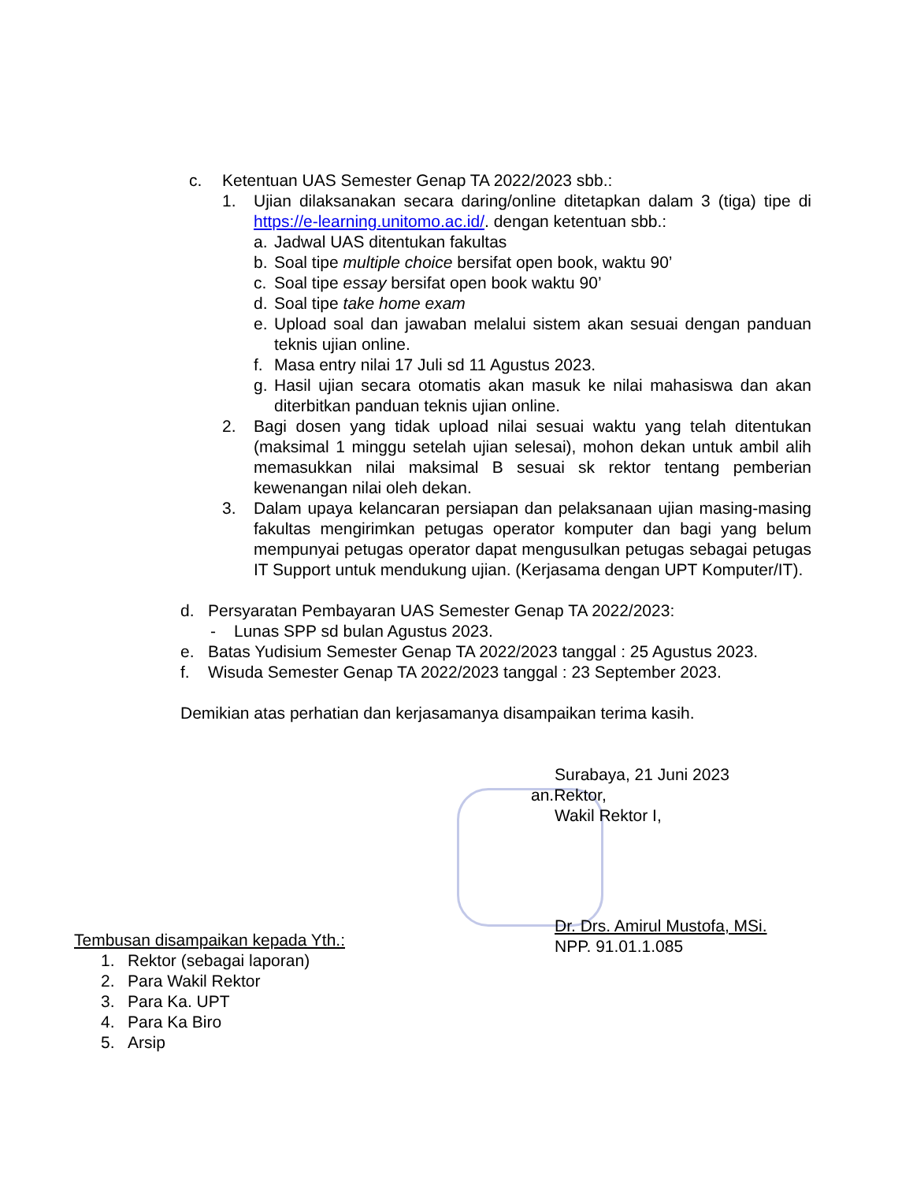c. Ketentuan UAS Semester Genap TA 2022/2023 sbb.:
1. Ujian dilaksanakan secara daring/online ditetapkan dalam 3 (tiga) tipe di https://e-learning.unitomo.ac.id/. dengan ketentuan sbb.:
a. Jadwal UAS ditentukan fakultas
b. Soal tipe multiple choice bersifat open book, waktu 90’
c. Soal tipe essay bersifat open book waktu 90’
d. Soal tipe take home exam
e. Upload soal dan jawaban melalui sistem akan sesuai dengan panduan teknis ujian online.
f. Masa entry nilai 17 Juli sd 11 Agustus 2023.
g. Hasil ujian secara otomatis akan masuk ke nilai mahasiswa dan akan diterbitkan panduan teknis ujian online.
2. Bagi dosen yang tidak upload nilai sesuai waktu yang telah ditentukan (maksimal 1 minggu setelah ujian selesai), mohon dekan untuk ambil alih memasukkan nilai maksimal B sesuai sk rektor tentang pemberian kewenangan nilai oleh dekan.
3. Dalam upaya kelancaran persiapan dan pelaksanaan ujian masing-masing fakultas mengirimkan petugas operator komputer dan bagi yang belum mempunyai petugas operator dapat mengusulkan petugas sebagai petugas IT Support untuk mendukung ujian. (Kerjasama dengan UPT Komputer/IT).
d. Persyaratan Pembayaran UAS Semester Genap TA 2022/2023:
- Lunas SPP sd bulan Agustus 2023.
e. Batas Yudisium Semester Genap TA 2022/2023 tanggal : 25 Agustus 2023.
f. Wisuda Semester Genap TA 2022/2023 tanggal : 23 September 2023.
Demikian atas perhatian dan kerjasamanya disampaikan terima kasih.
Surabaya, 21 Juni 2023
an.Rektor,
Wakil Rektor I,
Dr. Drs. Amirul Mustofa, MSi.
NPP. 91.01.1.085
Tembusan disampaikan kepada Yth.:
1. Rektor (sebagai laporan)
2. Para Wakil Rektor
3. Para Ka. UPT
4. Para Ka Biro
5. Arsip